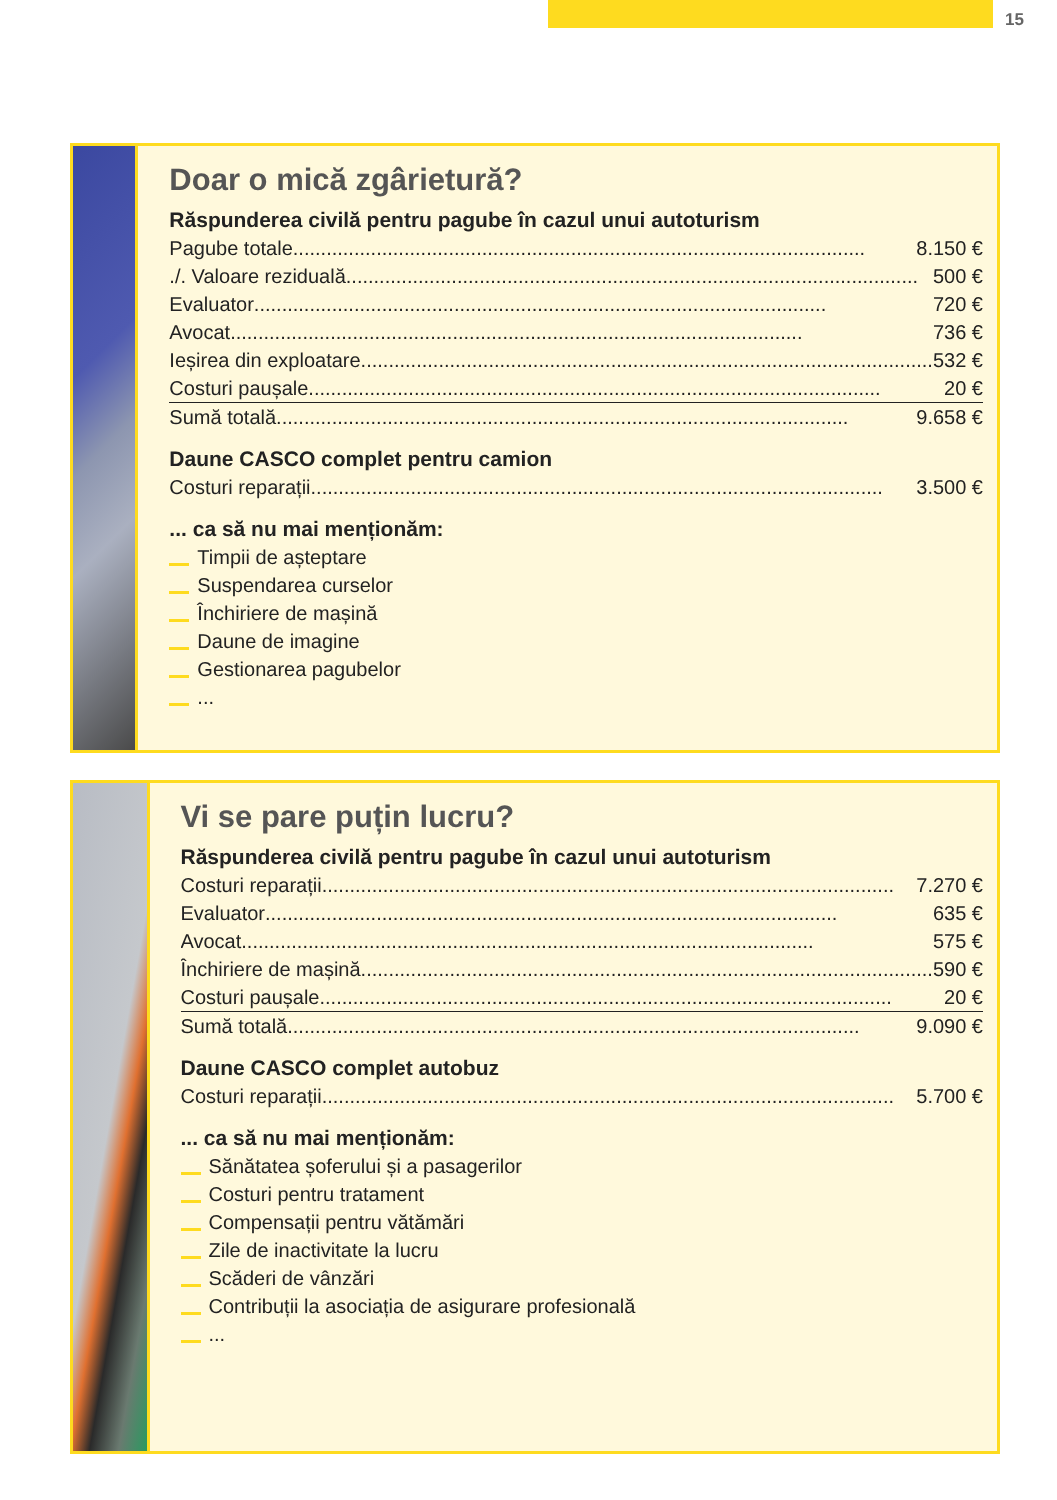15
Doar o mică zgârietură?
Răspunderea civilă pentru pagube în cazul unui autoturism
Pagube totale 8.150 €
./. Valoare reziduală 500 €
Evaluator 720 €
Avocat 736 €
Ieșirea din exploatare 532 €
Costuri paușale 20 €
Sumă totală 9.658 €
Daune CASCO complet pentru camion
Costuri reparații 3.500 €
... ca să nu mai menționăm:
Timpii de așteptare
Suspendarea curselor
Închiriere de mașină
Daune de imagine
Gestionarea pagubelor
...
Vi se pare puțin lucru?
Răspunderea civilă pentru pagube în cazul unui autoturism
Costuri reparații 7.270 €
Evaluator 635 €
Avocat 575 €
Închiriere de mașină 590 €
Costuri paușale 20 €
Sumă totală 9.090 €
Daune CASCO complet autobuz
Costuri reparații 5.700 €
... ca să nu mai menționăm:
Sănătatea șoferului și a pasagerilor
Costuri pentru tratament
Compensații pentru vătămări
Zile de inactivitate la lucru
Scăderi de vânzări
Contribuții la asociația de asigurare profesională
...